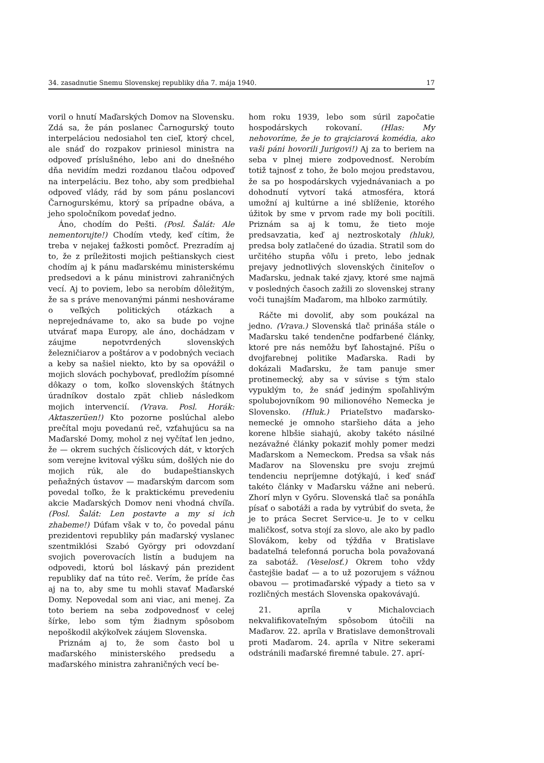34. zasadnutie Snemu Slovenskej republiky dňa 7. mája 1940. 17
voril o hnutí Maďarských Domov na Slovensku. Zdá sa, že pán poslanec Čarnogurský touto interpeláciou nedosiahol ten cieľ, ktorý chcel, ale snáď do rozpakov priniesol ministra na odpoveď príslušného, lebo ani do dnešného dňa nevidím medzi rozdanou tlačou odpoveď na interpeláciu. Bez toho, aby som predbiehal odpoveď vlády, rád by som pánu poslancovi Čarnogurskému, ktorý sa prípadne obáva, a jeho spoločníkom povedať jedno.
Áno, chodím do Pešti. (Posl. Šalát: Ale nementorujte!) Chodím vtedy, keď cítim, že treba v nejakej ťažkosti pomôcť. Prezradím aj to, že z príležitosti mojich peštianskych ciest chodím aj k pánu maďarskému ministerskému predsedovi a k pánu ministrovi zahraničných vecí. Aj to poviem, lebo sa nerobím dôležitým, že sa s práve menovanými pánmi neshovárame o veľkých politických otázkach a neprejednávame to, ako sa bude po vojne utvárať mapa Europy, ale áno, dochádzam v záujme nepotvrdených slovenských železničiarov a poštárov a v podobných veciach a keby sa našiel niekto, kto by sa opovážil o mojich slovách pochybovať, predložím písomné dôkazy o tom, koľko slovenských štátnych úradníkov dostalo zpät chlieb následkom mojich intervencií. (Vrava. Posl. Horák: Aktaszerüen!) Kto pozorne poslúchal alebo prečítal moju povedanú reč, vzťahujúcu sa na Maďarské Domy, mohol z nej vyčítať len jedno, že — okrem suchých číslicových dát, v ktorých som verejne kvitoval výšku súm, došlých nie do mojich rúk, ale do budapeštianskych peňažných ústavov — maďarským darcom som povedal toľko, že k praktickému prevedeniu akcie Maďarských Domov neni vhodná chvíľa. (Posl. Šalát: Len postavte a my si ich zhabeme!) Dúfam však v to, čo povedal pánu prezidentovi republiky pán maďarský vyslanec szentmiklósi Szabó György pri odovzdaní svojich poverovacích listín a budujem na odpovedi, ktorú bol láskavý pán prezident republiky dať na túto reč. Verím, že príde čas aj na to, aby sme tu mohli stavať Maďarské Domy. Nepovedal som ani viac, ani menej. Za toto beriem na seba zodpovednosť v celej šírke, lebo som tým žiadnym spôsobom nepoškodil akýkoľvek záujem Slovenska.
Priznám aj to, že som často bol u maďarského ministerského predsedu a maďarského ministra zahraničných vecí be-
hom roku 1939, lebo som súril započatie hospodárskych rokovaní. (Hlas: My nehovoríme, že je to grajciarová komédia, ako vaši páni hovorili Jurigovi!) Aj za to beriem na seba v plnej miere zodpovednosť. Nerobím totiž tajnosť z toho, že bolo mojou predstavou, že sa po hospodárskych vyjednávaniach a po dohodnutí vytvorí taká atmosféra, ktorá umožní aj kultúrne a iné sblíženie, ktorého úžitok by sme v prvom rade my boli pocítili. Priznám sa aj k tomu, že tieto moje predsavzatia, keď aj neztroskotaly (hluk), predsa boly zatlačené do úzadia. Stratil som do určitého stupňa vôľu i preto, lebo jednak prejavy jednotlivých slovenských činiteľov o Maďarsku, jednak také zjavy, ktoré sme najmä v posledných časoch zažili zo slovenskej strany voči tunajším Maďarom, ma hlboko zarmútily.
Ráčte mi dovoliť, aby som poukázal na jedno. (Vrava.) Slovenská tlač prináša stále o Maďarsku také tendenčne podfarbené články, ktoré pre nás nemôžu byť ľahostajné. Píšu o dvojfarebnej politike Maďarska. Radi by dokázali Maďarsku, že tam panuje smer protinemecký, aby sa v súvise s tým stalo vypuklým to, že snáď jediným spoľahlivým spolubojovníkom 90 milionového Nemecka je Slovensko. (Hluk.) Priateľstvo maďarsko-nemecké je omnoho staršieho dáta a jeho korene hlbšie siahajú, akoby takéto násilné nezávažné články pokaziť mohly pomer medzi Maďarskom a Nemeckom. Predsa sa však nás Maďarov na Slovensku pre svoju zrejmú tendenciu nepríjemne dotýkajú, i keď snáď takéto články v Maďarsku vážne ani neberú. Zhorí mlyn v Győru. Slovenská tlač sa ponáhľa písať o sabotáži a rada by vytrúbiť do sveta, že je to práca Secret Service-u. Je to v celku maličkosť, sotva stojí za slovo, ale ako by padlo Slovákom, keby od týždňa v Bratislave badateľná telefonná porucha bola považovaná za sabotáž. (Veselosť.) Okrem toho vždy častejšie badať — a to už pozorujem s vážnou obavou — protimaďarské výpady a tieto sa v rozličných mestách Slovenska opakovávajú.
21. apríla v Michalovciach nekvalifikovateľným spôsobom útočili na Maďarov. 22. apríla v Bratislave demonštrovali proti Maďarom. 24. apríla v Nitre sekerami odstránili maďarské firemné tabule. 27. aprí-